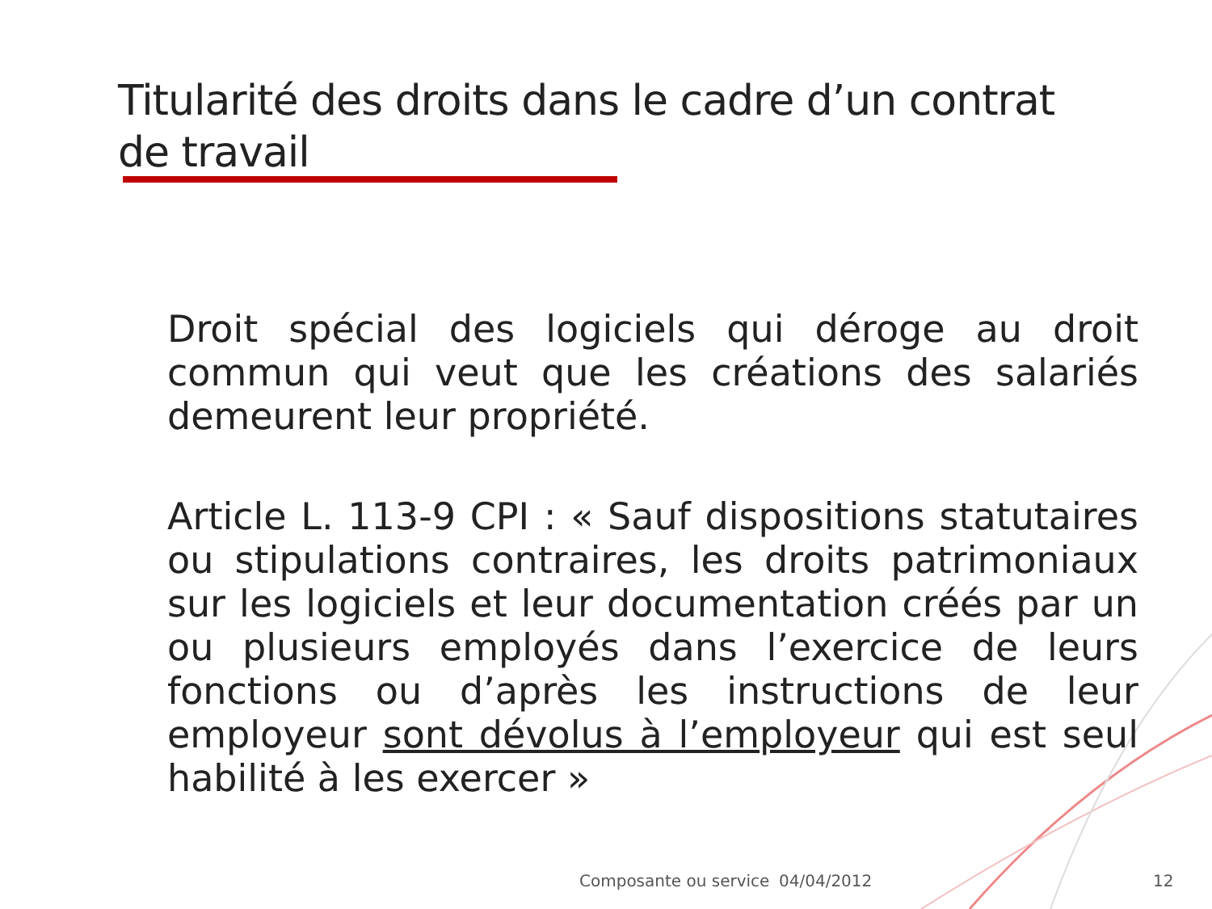Titularité des droits dans le cadre d’un contrat de travail
Droit spécial des logiciels qui déroge au droit commun qui veut que les créations des salariés demeurent leur propriété.
Article L. 113-9 CPI : « Sauf dispositions statutaires ou stipulations contraires, les droits patrimoniaux sur les logiciels et leur documentation créés par un ou plusieurs employés dans l’exercice de leurs fonctions ou d’après les instructions de leur employeur sont dévolus à l’employeur qui est seul habilité à les exercer »
Composante ou service 04/04/2012 12